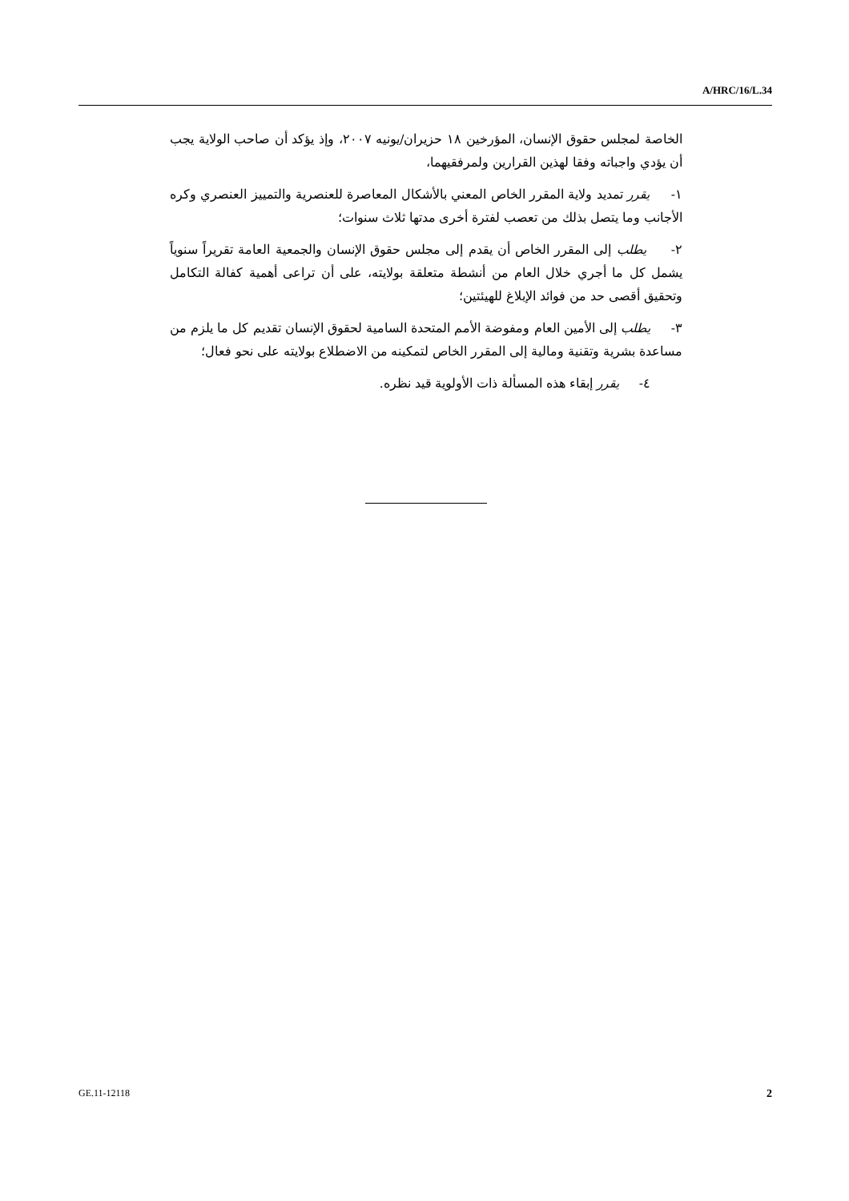A/HRC/16/L.34
الخاصة لمجلس حقوق الإنسان، المؤرخين ١٨ حزيران/يونيه ٢٠٠٧، وإذ يؤكد أن صاحب الولاية يجب أن يؤدي واجباته وفقا لهذين القرارين ولمرفقيهما،
١- يقرر تمديد ولاية المقرر الخاص المعني بالأشكال المعاصرة للعنصرية والتمييز العنصري وكره الأجانب وما يتصل بذلك من تعصب لفترة أخرى مدتها ثلاث سنوات؛
٢- يطلب إلى المقرر الخاص أن يقدم إلى مجلس حقوق الإنسان والجمعية العامة تقريراً سنوياً يشمل كل ما أجري خلال العام من أنشطة متعلقة بولايته، على أن تراعى أهمية كفالة التكامل وتحقيق أقصى حد من فوائد الإبلاغ للهيئتين؛
٣- يطلب إلى الأمين العام ومفوضة الأمم المتحدة السامية لحقوق الإنسان تقديم كل ما يلزم من مساعدة بشرية وتقنية ومالية إلى المقرر الخاص لتمكينه من الاضطلاع بولايته على نحو فعال؛
٤- يقرر إبقاء هذه المسألة ذات الأولوية قيد نظره.
GE.11-12118 2